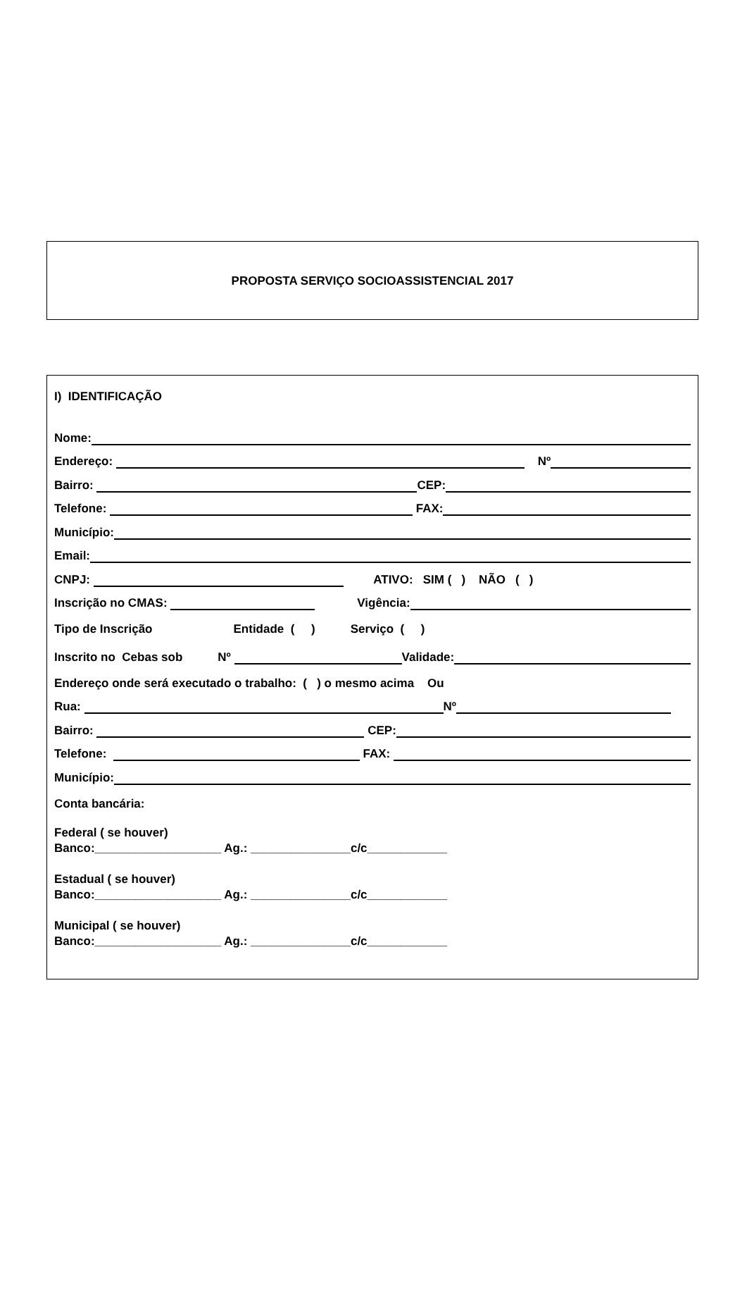PROPOSTA SERVIÇO SOCIOASSISTENCIAL 2017
I) IDENTIFICAÇÃO
Nome:
Endereço: Nº
Bairro: CEP:
Telefone: FAX:
Município:
Email:
CNPJ: ATIVO: SIM ( ) NÃO ( )
Inscrição no CMAS: Vigência:
Tipo de Inscrição Entidade ( ) Serviço ( )
Inscrito no Cebas sob Nº Validade:
Endereço onde será executado o trabalho: ( ) o mesmo acima Ou
Rua: Nº
Bairro: CEP:
Telefone: FAX:
Município:
Conta bancária:
Federal ( se houver)
Banco:___________________ Ag.: _______________c/c____________
Estadual ( se houver)
Banco:___________________ Ag.: _______________c/c____________
Municipal ( se houver)
Banco:___________________ Ag.: _______________c/c____________